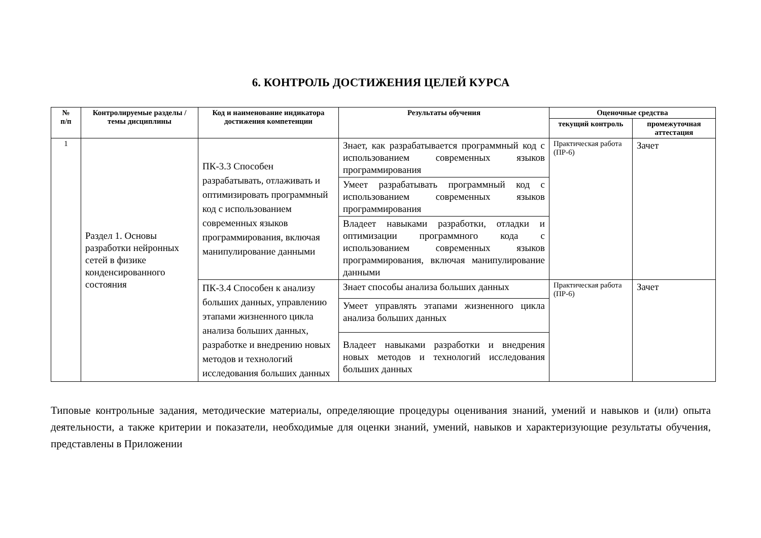6. КОНТРОЛЬ ДОСТИЖЕНИЯ ЦЕЛЕЙ КУРСА
| № п/п | Контролируемые разделы / темы дисциплины | Код и наименование индикатора достижения компетенции | Результаты обучения | Оценочные средства | |
| --- | --- | --- | --- | --- | --- |
| | | | | текущий контроль | промежуточная аттестация |
| 1 | Раздел 1. Основы разработки нейронных сетей в физике конденсированного состояния | ПК-3.3 Способен разрабатывать, отлаживать и оптимизировать программный код с использованием современных языков программирования, включая манипулирование данными | Знает, как разрабатывается программный код с использованием современных языков программирования | Практическая работа (ПР-6) | Зачет |
| | | | Умеет разрабатывать программный код с использованием современных языков программирования | | |
| | | | Владеет навыками разработки, отладки и оптимизации программного кода с использованием современных языков программирования, включая манипулирование данными | | |
| | | ПК-3.4 Способен к анализу больших данных, управлению этапами жизненного цикла анализа больших данных, разработке и внедрению новых методов и технологий исследования больших данных | Знает способы анализа больших данных | Практическая работа (ПР-6) | Зачет |
| | | | Умеет управлять этапами жизненного цикла анализа больших данных | | |
| | | | Владеет навыками разработки и внедрения новых методов и технологий исследования больших данных | | |
Типовые контрольные задания, методические материалы, определяющие процедуры оценивания знаний, умений и навыков и (или) опыта деятельности, а также критерии и показатели, необходимые для оценки знаний, умений, навыков и характеризующие результаты обучения, представлены в Приложении